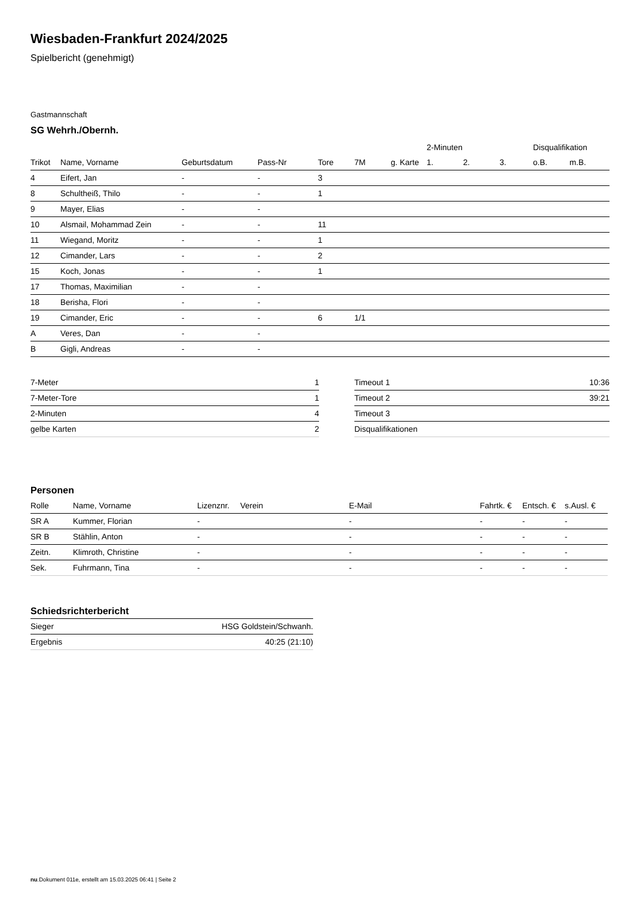Wiesbaden-Frankfurt 2024/2025
Spielbericht (genehmigt)
Gastmannschaft
SG Wehrh./Obernh.
| | | | | | | | 2-Minuten | | | Disqualifikation | |
| --- | --- | --- | --- | --- | --- | --- | --- | --- | --- | --- | --- |
| Trikot | Name, Vorname | Geburtsdatum | Pass-Nr | Tore | 7M | g. Karte | 1. | 2. | 3. | o.B. | m.B. |
| 4 | Eifert, Jan | - | - | 3 | | | | | | | |
| 8 | Schultheiß, Thilo | - | - | 1 | | | | | | | |
| 9 | Mayer, Elias | - | - | | | | | | | | |
| 10 | Alsmail, Mohammad Zein | - | - | 11 | | | | | | | |
| 11 | Wiegand, Moritz | - | - | 1 | | | | | | | |
| 12 | Cimander, Lars | - | - | 2 | | | | | | | |
| 15 | Koch, Jonas | - | - | 1 | | | | | | | |
| 17 | Thomas, Maximilian | - | - | | | | | | | | |
| 18 | Berisha, Flori | - | - | | | | | | | | |
| 19 | Cimander, Eric | - | - | 6 | 1/1 | | | | | | |
| A | Veres, Dan | - | - | | | | | | | | |
| B | Gigli, Andreas | - | - | | | | | | | | |
| 7-Meter | 1 |
| 7-Meter-Tore | 1 |
| 2-Minuten | 4 |
| gelbe Karten | 2 |
| Timeout 1 | 10:36 |
| Timeout 2 | 39:21 |
| Timeout 3 | |
| Disqualifikationen | |
Personen
| Rolle | Name, Vorname | Lizenznr. | Verein | E-Mail | Fahrtk. € | Entsch. € | s.Ausl. € |
| --- | --- | --- | --- | --- | --- | --- | --- |
| SR A | Kummer, Florian | - | | - | - | - | - |
| SR B | Stählin, Anton | - | | - | - | - | - |
| Zeitn. | Klimroth, Christine | - | | - | - | - | - |
| Sek. | Fuhrmann, Tina | - | | - | - | - | - |
Schiedsrichterbericht
| Sieger | HSG Goldstein/Schwanh. |
| Ergebnis | 40:25 (21:10) |
nu.Dokument 011e, erstellt am 15.03.2025 06:41 | Seite 2